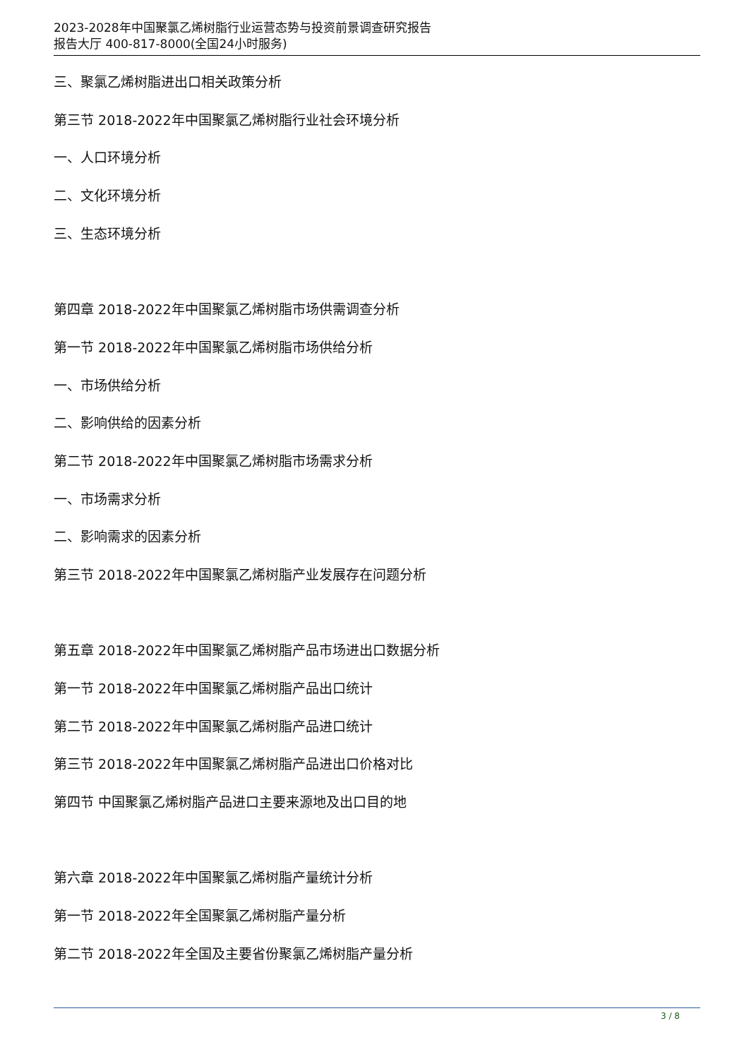2023-2028年中国聚氯乙烯树脂行业运营态势与投资前景调查研究报告
报告大厅 400-817-8000(全国24小时服务)
三、聚氯乙烯树脂进出口相关政策分析
第三节 2018-2022年中国聚氯乙烯树脂行业社会环境分析
一、人口环境分析
二、文化环境分析
三、生态环境分析
第四章 2018-2022年中国聚氯乙烯树脂市场供需调查分析
第一节 2018-2022年中国聚氯乙烯树脂市场供给分析
一、市场供给分析
二、影响供给的因素分析
第二节 2018-2022年中国聚氯乙烯树脂市场需求分析
一、市场需求分析
二、影响需求的因素分析
第三节 2018-2022年中国聚氯乙烯树脂产业发展存在问题分析
第五章 2018-2022年中国聚氯乙烯树脂产品市场进出口数据分析
第一节 2018-2022年中国聚氯乙烯树脂产品出口统计
第二节 2018-2022年中国聚氯乙烯树脂产品进口统计
第三节 2018-2022年中国聚氯乙烯树脂产品进出口价格对比
第四节 中国聚氯乙烯树脂产品进口主要来源地及出口目的地
第六章 2018-2022年中国聚氯乙烯树脂产量统计分析
第一节 2018-2022年全国聚氯乙烯树脂产量分析
第二节 2018-2022年全国及主要省份聚氯乙烯树脂产量分析
3 / 8